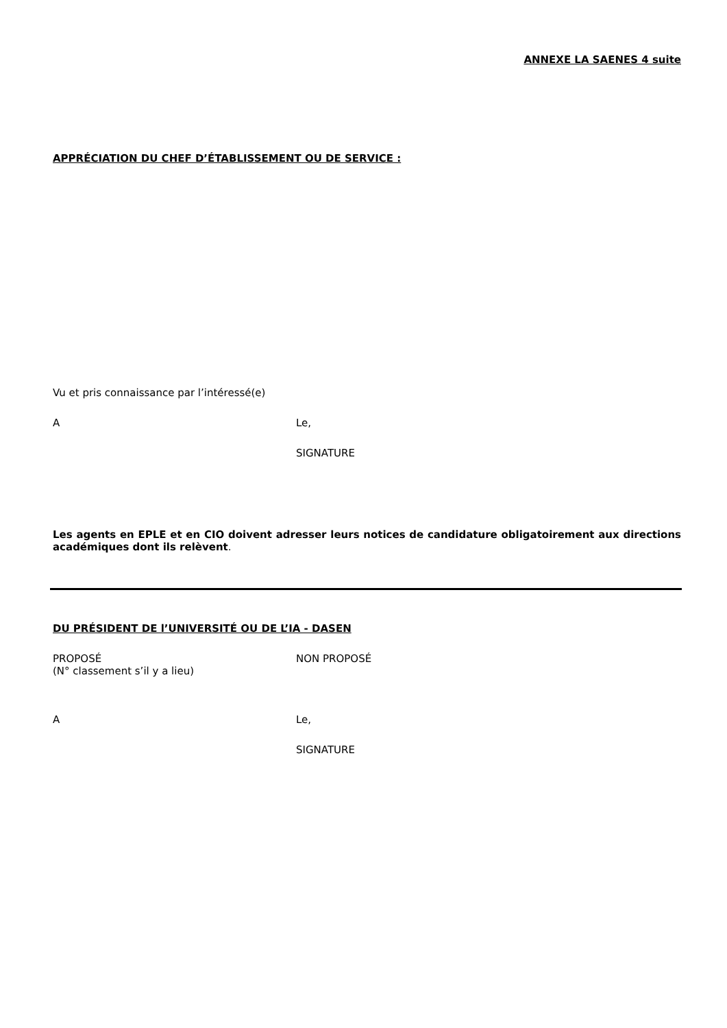ANNEXE LA SAENES 4 suite
APPRÉCIATION DU CHEF D’ÉTABLISSEMENT OU DE SERVICE :
Vu et pris connaissance par l’intéressé(e)
A Le,
SIGNATURE
Les agents en EPLE et en CIO doivent adresser leurs notices de candidature obligatoirement aux directions académiques dont ils relèvent.
DU PRÉSIDENT DE l’UNIVERSITÉ OU DE L’IA - DASEN
PROPOSÉ
(N° classement s’il y a lieu)
NON PROPOSÉ
A Le,
SIGNATURE